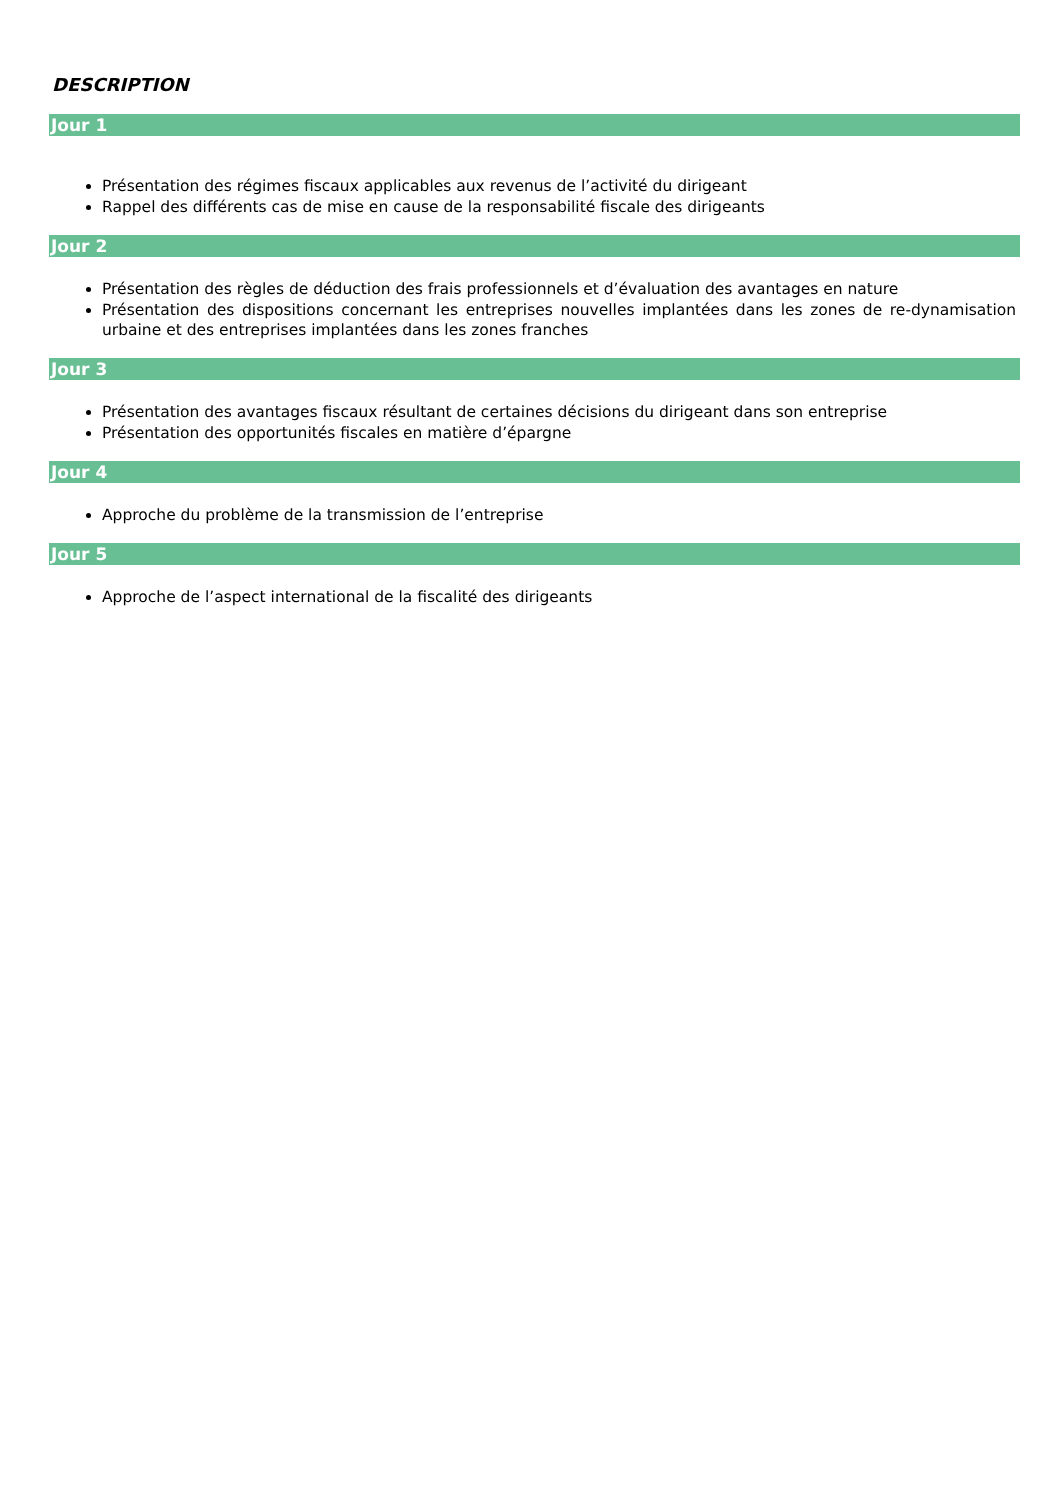DESCRIPTION
Jour 1
Présentation des régimes fiscaux applicables aux revenus de l’activité du dirigeant
Rappel des différents cas de mise en cause de la responsabilité fiscale des dirigeants
Jour 2
Présentation des règles de déduction des frais professionnels et d’évaluation des avantages en nature
Présentation des dispositions concernant les entreprises nouvelles implantées dans les zones de re-dynamisation urbaine et des entreprises implantées dans les zones franches
Jour 3
Présentation des avantages fiscaux résultant de certaines décisions du dirigeant dans son entreprise
Présentation des opportunités fiscales en matière d’épargne
Jour 4
Approche du problème de la transmission de l’entreprise
Jour 5
Approche de l’aspect international de la fiscalité des dirigeants